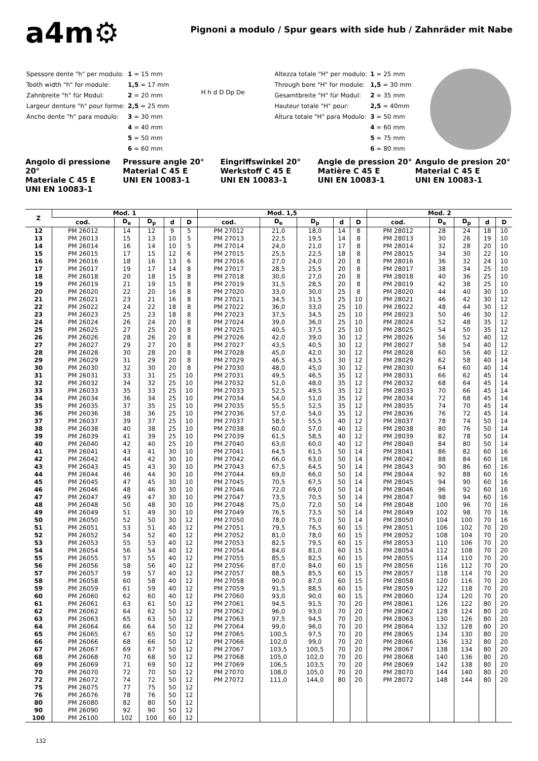a4m⚙
Pignoni a modulo / Spur gears with side hub / Zahnräder mit Nabe
| Spessore dente "h" per modulo: | 1 = 15 mm |
| Tooth width "h" for module: | 1,5 = 17 mm |
| Zahnbreite "h" für Modul: | 2 = 20 mm |
| Largeur denture "h" pour forme: | 2,5 = 25 mm |
| Ancho dente "h" para modulo: | 3 = 30 mm |
| | 4 = 40 mm |
| | 5 = 50 mm |
| | 6 = 60 mm |
H h d D Dp De
| Altezza totale "H" per modulo: | 1 = 25 mm |
| Through bore "H" for module: | 1,5 = 30 mm |
| Gesamtbreite "H" für Modul: | 2 = 35 mm |
| Hauteur totale "H" pour: | 2,5 = 40mm |
| Altura totale "H" para Modulo: | 3 = 50 mm |
| | 4 = 60 mm |
| | 5 = 75 mm |
| | 6 = 80 mm |
Angolo di pressione 20°
Materiale C 45 E
UNI EN 10083-1
Pressure angle 20°
Material C 45 E
UNI EN 10083-1
Eingriffswinkel 20°
Werkstoff C 45 E
UNI EN 10083-1
Angle de pression 20°
Matière C 45 E
UNI EN 10083-1
Angulo de presion 20°
Material C 45 E
UNI EN 10083-1
| Z | Mod. 1 | | | | | Mod. 1,5 | | | | | Mod. 2 | | | | |
| --- | --- | --- | --- | --- | --- | --- | --- | --- | --- | --- | --- | --- | --- | --- | --- |
| | cod. | D<sub>e</sub> | D<sub>p</sub> | d | D | cod. | D<sub>e</sub> | D<sub>p</sub> | d | D | cod. | D<sub>e</sub> | D<sub>p</sub> | d | D |
| 12 | PM 26012 | 14 | 12 | 9 | 5 | PM 27012 | 21,0 | 18,0 | 14 | 8 | PM 28012 | 28 | 24 | 18 | 10 |
| 13 | PM 26013 | 15 | 13 | 10 | 5 | PM 27013 | 22,5 | 19,5 | 14 | 8 | PM 28013 | 30 | 26 | 19 | 10 |
| 14 | PM 26014 | 16 | 14 | 10 | 5 | PM 27014 | 24,0 | 21,0 | 17 | 8 | PM 28014 | 32 | 28 | 20 | 10 |
| 15 | PM 26015 | 17 | 15 | 12 | 6 | PM 27015 | 25,5 | 22,5 | 18 | 8 | PM 28015 | 34 | 30 | 22 | 10 |
| 16 | PM 26016 | 18 | 16 | 13 | 6 | PM 27016 | 27,0 | 24,0 | 20 | 8 | PM 28016 | 36 | 32 | 24 | 10 |
| 17 | PM 26017 | 19 | 17 | 14 | 8 | PM 27017 | 28,5 | 25,5 | 20 | 8 | PM 28017 | 38 | 34 | 25 | 10 |
| 18 | PM 26018 | 20 | 18 | 15 | 8 | PM 27018 | 30,0 | 27,0 | 20 | 8 | PM 28018 | 40 | 36 | 25 | 10 |
| 19 | PM 26019 | 21 | 19 | 15 | 8 | PM 27019 | 31,5 | 28,5 | 20 | 8 | PM 28019 | 42 | 38 | 25 | 10 |
| 20 | PM 26020 | 22 | 20 | 16 | 8 | PM 27020 | 33,0 | 30,0 | 25 | 8 | PM 28020 | 44 | 40 | 30 | 10 |
| 21 | PM 26021 | 23 | 21 | 16 | 8 | PM 27021 | 34,5 | 31,5 | 25 | 10 | PM 28021 | 46 | 42 | 30 | 12 |
| 22 | PM 26022 | 24 | 22 | 18 | 8 | PM 27022 | 36,0 | 33,0 | 25 | 10 | PM 28022 | 48 | 44 | 30 | 12 |
| 23 | PM 26023 | 25 | 23 | 18 | 8 | PM 27023 | 37,5 | 34,5 | 25 | 10 | PM 28023 | 50 | 46 | 30 | 12 |
| 24 | PM 26024 | 26 | 24 | 20 | 8 | PM 27024 | 39,0 | 36,0 | 25 | 10 | PM 28024 | 52 | 48 | 35 | 12 |
| 25 | PM 26025 | 27 | 25 | 20 | 8 | PM 27025 | 40,5 | 37,5 | 25 | 10 | PM 28025 | 54 | 50 | 35 | 12 |
| 26 | PM 26026 | 28 | 26 | 20 | 8 | PM 27026 | 42,0 | 39,0 | 30 | 12 | PM 28026 | 56 | 52 | 40 | 12 |
| 27 | PM 26027 | 29 | 27 | 20 | 8 | PM 27027 | 43,5 | 40,5 | 30 | 12 | PM 28027 | 58 | 54 | 40 | 12 |
| 28 | PM 26028 | 30 | 28 | 20 | 8 | PM 27028 | 45,0 | 42,0 | 30 | 12 | PM 28028 | 60 | 56 | 40 | 12 |
| 29 | PM 26029 | 31 | 29 | 20 | 8 | PM 27029 | 46,5 | 43,5 | 30 | 12 | PM 28029 | 62 | 58 | 40 | 14 |
| 30 | PM 26030 | 32 | 30 | 20 | 8 | PM 27030 | 48,0 | 45,0 | 30 | 12 | PM 28030 | 64 | 60 | 40 | 14 |
| 31 | PM 26031 | 33 | 31 | 25 | 10 | PM 27031 | 49,5 | 46,5 | 35 | 12 | PM 28031 | 66 | 62 | 45 | 14 |
| 32 | PM 26032 | 34 | 32 | 25 | 10 | PM 27032 | 51,0 | 48,0 | 35 | 12 | PM 28032 | 68 | 64 | 45 | 14 |
| 33 | PM 26033 | 35 | 33 | 25 | 10 | PM 27033 | 52,5 | 49,5 | 35 | 12 | PM 28033 | 70 | 66 | 45 | 14 |
| 34 | PM 26034 | 36 | 34 | 25 | 10 | PM 27034 | 54,0 | 51,0 | 35 | 12 | PM 28034 | 72 | 68 | 45 | 14 |
| 35 | PM 26035 | 37 | 35 | 25 | 10 | PM 27035 | 55,5 | 52,5 | 35 | 12 | PM 28035 | 74 | 70 | 45 | 14 |
| 36 | PM 26036 | 38 | 36 | 25 | 10 | PM 27036 | 57,0 | 54,0 | 35 | 12 | PM 28036 | 76 | 72 | 45 | 14 |
| 37 | PM 26037 | 39 | 37 | 25 | 10 | PM 27037 | 58,5 | 55,5 | 40 | 12 | PM 28037 | 78 | 74 | 50 | 14 |
| 38 | PM 26038 | 40 | 38 | 25 | 10 | PM 27038 | 60,0 | 57,0 | 40 | 12 | PM 28038 | 80 | 76 | 50 | 14 |
| 39 | PM 26039 | 41 | 39 | 25 | 10 | PM 27039 | 61,5 | 58,5 | 40 | 12 | PM 28039 | 82 | 78 | 50 | 14 |
| 40 | PM 26040 | 42 | 40 | 25 | 10 | PM 27040 | 63,0 | 60,0 | 40 | 12 | PM 28040 | 84 | 80 | 50 | 14 |
| 41 | PM 26041 | 43 | 41 | 30 | 10 | PM 27041 | 64,5 | 61,5 | 50 | 14 | PM 28041 | 86 | 82 | 60 | 16 |
| 42 | PM 26042 | 44 | 42 | 30 | 10 | PM 27042 | 66,0 | 63,0 | 50 | 14 | PM 28042 | 88 | 84 | 60 | 16 |
| 43 | PM 26043 | 45 | 43 | 30 | 10 | PM 27043 | 67,5 | 64,5 | 50 | 14 | PM 28043 | 90 | 86 | 60 | 16 |
| 44 | PM 26044 | 46 | 44 | 30 | 10 | PM 27044 | 69,0 | 66,0 | 50 | 14 | PM 28044 | 92 | 88 | 60 | 16 |
| 45 | PM 26045 | 47 | 45 | 30 | 10 | PM 27045 | 70,5 | 67,5 | 50 | 14 | PM 28045 | 94 | 90 | 60 | 16 |
| 46 | PM 26046 | 48 | 46 | 30 | 10 | PM 27046 | 72,0 | 69,0 | 50 | 14 | PM 28046 | 96 | 92 | 60 | 16 |
| 47 | PM 26047 | 49 | 47 | 30 | 10 | PM 27047 | 73,5 | 70,5 | 50 | 14 | PM 28047 | 98 | 94 | 60 | 16 |
| 48 | PM 26048 | 50 | 48 | 30 | 10 | PM 27048 | 75,0 | 72,0 | 50 | 14 | PM 28048 | 100 | 96 | 70 | 16 |
| 49 | PM 26049 | 51 | 49 | 30 | 10 | PM 27049 | 76,5 | 73,5 | 50 | 14 | PM 28049 | 102 | 98 | 70 | 16 |
| 50 | PM 26050 | 52 | 50 | 30 | 12 | PM 27050 | 78,0 | 75,0 | 50 | 14 | PM 28050 | 104 | 100 | 70 | 16 |
| 51 | PM 26051 | 53 | 51 | 40 | 12 | PM 27051 | 79,5 | 76,5 | 60 | 15 | PM 28051 | 106 | 102 | 70 | 20 |
| 52 | PM 26052 | 54 | 52 | 40 | 12 | PM 27052 | 81,0 | 78,0 | 60 | 15 | PM 28052 | 108 | 104 | 70 | 20 |
| 53 | PM 26053 | 55 | 53 | 40 | 12 | PM 27053 | 82,5 | 79,5 | 60 | 15 | PM 28053 | 110 | 106 | 70 | 20 |
| 54 | PM 26054 | 56 | 54 | 40 | 12 | PM 27054 | 84,0 | 81,0 | 60 | 15 | PM 28054 | 112 | 108 | 70 | 20 |
| 55 | PM 26055 | 57 | 55 | 40 | 12 | PM 27055 | 85,5 | 82,5 | 60 | 15 | PM 28055 | 114 | 110 | 70 | 20 |
| 56 | PM 26056 | 58 | 56 | 40 | 12 | PM 27056 | 87,0 | 84,0 | 60 | 15 | PM 28056 | 116 | 112 | 70 | 20 |
| 57 | PM 26057 | 59 | 57 | 40 | 12 | PM 27057 | 88,5 | 85,5 | 60 | 15 | PM 28057 | 118 | 114 | 70 | 20 |
| 58 | PM 26058 | 60 | 58 | 40 | 12 | PM 27058 | 90,0 | 87,0 | 60 | 15 | PM 28058 | 120 | 116 | 70 | 20 |
| 59 | PM 26059 | 61 | 59 | 40 | 12 | PM 27059 | 91,5 | 88,5 | 60 | 15 | PM 28059 | 122 | 118 | 70 | 20 |
| 60 | PM 26060 | 62 | 60 | 40 | 12 | PM 27060 | 93,0 | 90,0 | 60 | 15 | PM 28060 | 124 | 120 | 70 | 20 |
| 61 | PM 26061 | 63 | 61 | 50 | 12 | PM 27061 | 94,5 | 91,5 | 70 | 20 | PM 28061 | 126 | 122 | 80 | 20 |
| 62 | PM 26062 | 64 | 62 | 50 | 12 | PM 27062 | 96,0 | 93,0 | 70 | 20 | PM 28062 | 128 | 124 | 80 | 20 |
| 63 | PM 26063 | 65 | 63 | 50 | 12 | PM 27063 | 97,5 | 94,5 | 70 | 20 | PM 28063 | 130 | 126 | 80 | 20 |
| 64 | PM 26064 | 66 | 64 | 50 | 12 | PM 27064 | 99,0 | 96,0 | 70 | 20 | PM 28064 | 132 | 128 | 80 | 20 |
| 65 | PM 26065 | 67 | 65 | 50 | 12 | PM 27065 | 100,5 | 97,5 | 70 | 20 | PM 28065 | 134 | 130 | 80 | 20 |
| 66 | PM 26066 | 68 | 66 | 50 | 12 | PM 27066 | 102,0 | 99,0 | 70 | 20 | PM 28066 | 136 | 132 | 80 | 20 |
| 67 | PM 26067 | 69 | 67 | 50 | 12 | PM 27067 | 103,5 | 100,5 | 70 | 20 | PM 28067 | 138 | 134 | 80 | 20 |
| 68 | PM 26068 | 70 | 68 | 50 | 12 | PM 27068 | 105,0 | 102,0 | 70 | 20 | PM 28068 | 140 | 136 | 80 | 20 |
| 69 | PM 26069 | 71 | 69 | 50 | 12 | PM 27069 | 106,5 | 103,5 | 70 | 20 | PM 28069 | 142 | 138 | 80 | 20 |
| 70 | PM 26070 | 72 | 70 | 50 | 12 | PM 27070 | 108,0 | 105,0 | 70 | 20 | PM 28070 | 144 | 140 | 80 | 20 |
| 72 | PM 26072 | 74 | 72 | 50 | 12 | PM 27072 | 111,0 | 144,0 | 80 | 20 | PM 28072 | 148 | 144 | 80 | 20 |
| 75 | PM 26075 | 77 | 75 | 50 | 12 | | | | | | | | | | |
| 76 | PM 26076 | 78 | 76 | 50 | 12 | | | | | | | | | | |
| 80 | PM 26080 | 82 | 80 | 50 | 12 | | | | | | | | | | |
| 90 | PM 26090 | 92 | 90 | 50 | 12 | | | | | | | | | | |
| 100 | PM 26100 | 102 | 100 | 60 | 12 | | | | | | | | | | |
132